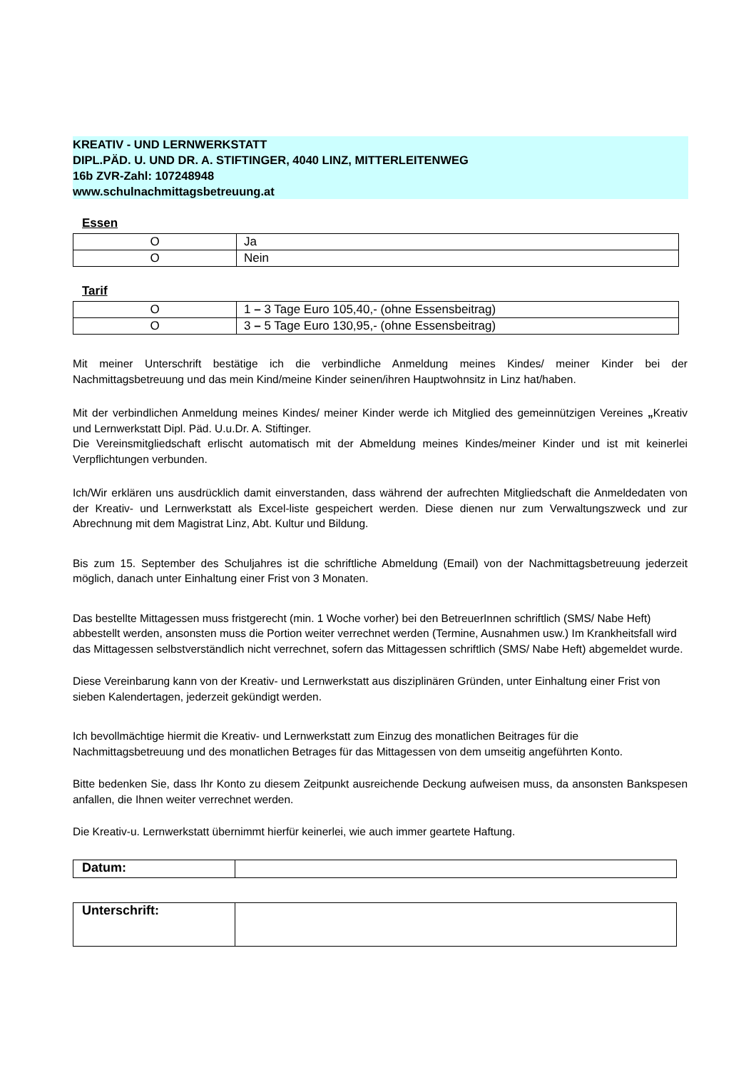KREATIV - UND LERNWERKSTATT
DIPL.PÄD. U. UND DR. A. STIFTINGER, 4040 LINZ, MITTERLEITENWEG
16b ZVR-Zahl: 107248948
www.schulnachmittagsbetreuung.at
Essen
| O | Ja |
| O | Nein |
Tarif
| O | 1 – 3 Tage Euro 105,40,- (ohne Essensbeitrag) |
| O | 3 – 5 Tage Euro 130,95,- (ohne Essensbeitrag) |
Mit meiner Unterschrift bestätige ich die verbindliche Anmeldung meines Kindes/ meiner Kinder bei der Nachmittagsbetreuung und das mein Kind/meine Kinder seinen/ihren Hauptwohnsitz in Linz hat/haben.
Mit der verbindlichen Anmeldung meines Kindes/ meiner Kinder werde ich Mitglied des gemeinnützigen Vereines „Kreativ und Lernwerkstatt Dipl. Päd. U.u.Dr. A. Stiftinger.
Die Vereinsmitgliedschaft erlischt automatisch mit der Abmeldung meines Kindes/meiner Kinder und ist mit keinerlei Verpflichtungen verbunden.
Ich/Wir erklären uns ausdrücklich damit einverstanden, dass während der aufrechten Mitgliedschaft die Anmeldedaten von der Kreativ- und Lernwerkstatt als Excel-liste gespeichert werden. Diese dienen nur zum Verwaltungszweck und zur Abrechnung mit dem Magistrat Linz, Abt. Kultur und Bildung.
Bis zum 15. September des Schuljahres ist die schriftliche Abmeldung (Email) von der Nachmittagsbetreuung jederzeit möglich, danach unter Einhaltung einer Frist von 3 Monaten.
Das bestellte Mittagessen muss fristgerecht (min. 1 Woche vorher) bei den BetreuerInnen schriftlich (SMS/ Nabe Heft) abbestellt werden, ansonsten muss die Portion weiter verrechnet werden (Termine, Ausnahmen usw.) Im Krankheitsfall wird das Mittagessen selbstverständlich nicht verrechnet, sofern das Mittagessen schriftlich (SMS/ Nabe Heft) abgemeldet wurde.
Diese Vereinbarung kann von der Kreativ- und Lernwerkstatt aus disziplinären Gründen, unter Einhaltung einer Frist von sieben Kalendertagen, jederzeit gekündigt werden.
Ich bevollmächtige hiermit die Kreativ- und Lernwerkstatt zum Einzug des monatlichen Beitrages für die Nachmittagsbetreuung und des monatlichen Betrages für das Mittagessen von dem umseitig angeführten Konto.
Bitte bedenken Sie, dass Ihr Konto zu diesem Zeitpunkt ausreichende Deckung aufweisen muss, da ansonsten Bankspesen anfallen, die Ihnen weiter verrechnet werden.
Die Kreativ-u. Lernwerkstatt übernimmt hierfür keinerlei, wie auch immer geartete Haftung.
| Datum: | |
| Unterschrift: | |